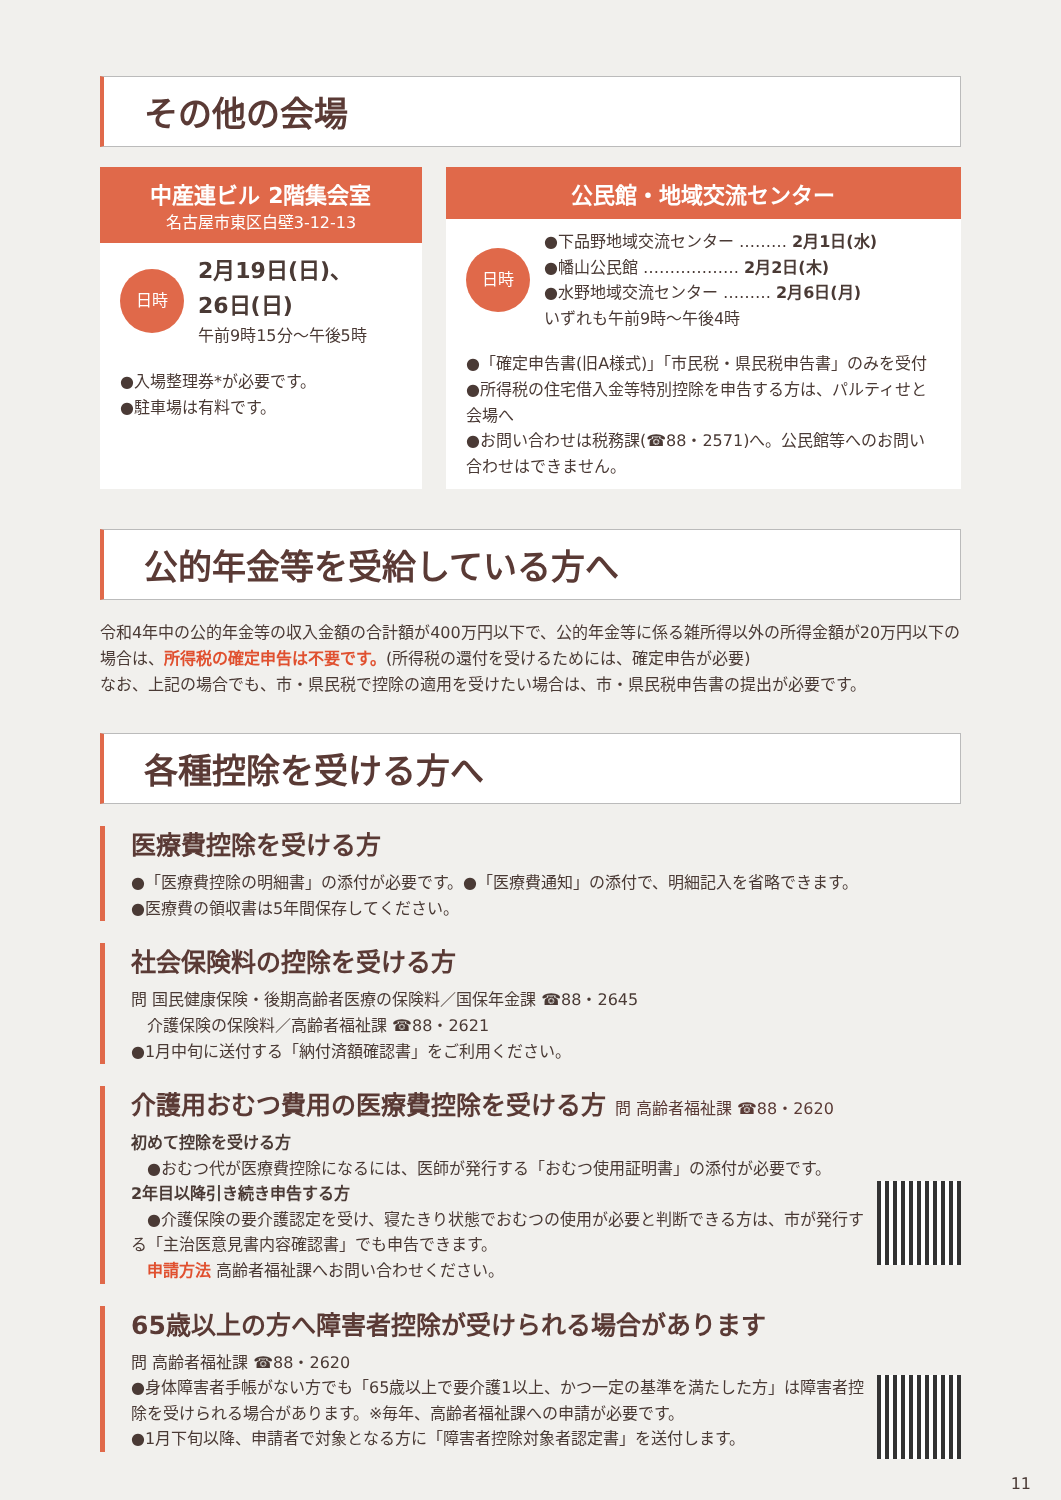その他の会場
中産連ビル 2階集会室
名古屋市東区白壁3-12-13
日時 2月19日(日)、
26日(日)
午前9時15分～午後5時
●入場整理券*が必要です。
●駐車場は有料です。
公民館・地域交流センター
日時 ●下品野地域交流センター ……… 2月1日(水)
●幡山公民館 ……………… 2月2日(木)
●水野地域交流センター ……… 2月6日(月)
いずれも午前9時～午後4時
●「確定申告書(旧A様式)」「市民税・県民税申告書」のみを受付
●所得税の住宅借入金等特別控除を申告する方は、パルティせと会場へ
●お問い合わせは税務課(☎88・2571)へ。公民館等へのお問い合わせはできません。
公的年金等を受給している方へ
令和4年中の公的年金等の収入金額の合計額が400万円以下で、公的年金等に係る雑所得以外の所得金額が20万円以下の場合は、所得税の確定申告は不要です。(所得税の還付を受けるためには、確定申告が必要)
なお、上記の場合でも、市・県民税で控除の適用を受けたい場合は、市・県民税申告書の提出が必要です。
各種控除を受ける方へ
医療費控除を受ける方
●「医療費控除の明細書」の添付が必要です。●「医療費通知」の添付で、明細記入を省略できます。
●医療費の領収書は5年間保存してください。
社会保険料の控除を受ける方
問 国民健康保険・後期高齢者医療の保険料／国保年金課 ☎88・2645
　介護保険の保険料／高齢者福祉課 ☎88・2621
●1月中旬に送付する「納付済額確認書」をご利用ください。
介護用おむつ費用の医療費控除を受ける方 問 高齢者福祉課 ☎88・2620
初めて控除を受ける方
　●おむつ代が医療費控除になるには、医師が発行する「おむつ使用証明書」の添付が必要です。
2年目以降引き続き申告する方
　●介護保険の要介護認定を受け、寝たきり状態でおむつの使用が必要と判断できる方は、市が発行する「主治医意見書内容確認書」でも申告できます。
　申請方法 高齢者福祉課へお問い合わせください。
65歳以上の方へ障害者控除が受けられる場合があります
問 高齢者福祉課 ☎88・2620
●身体障害者手帳がない方でも「65歳以上で要介護1以上、かつ一定の基準を満たした方」は障害者控除を受けられる場合があります。※毎年、高齢者福祉課への申請が必要です。
●1月下旬以降、申請者で対象となる方に「障害者控除対象者認定書」を送付します。
11